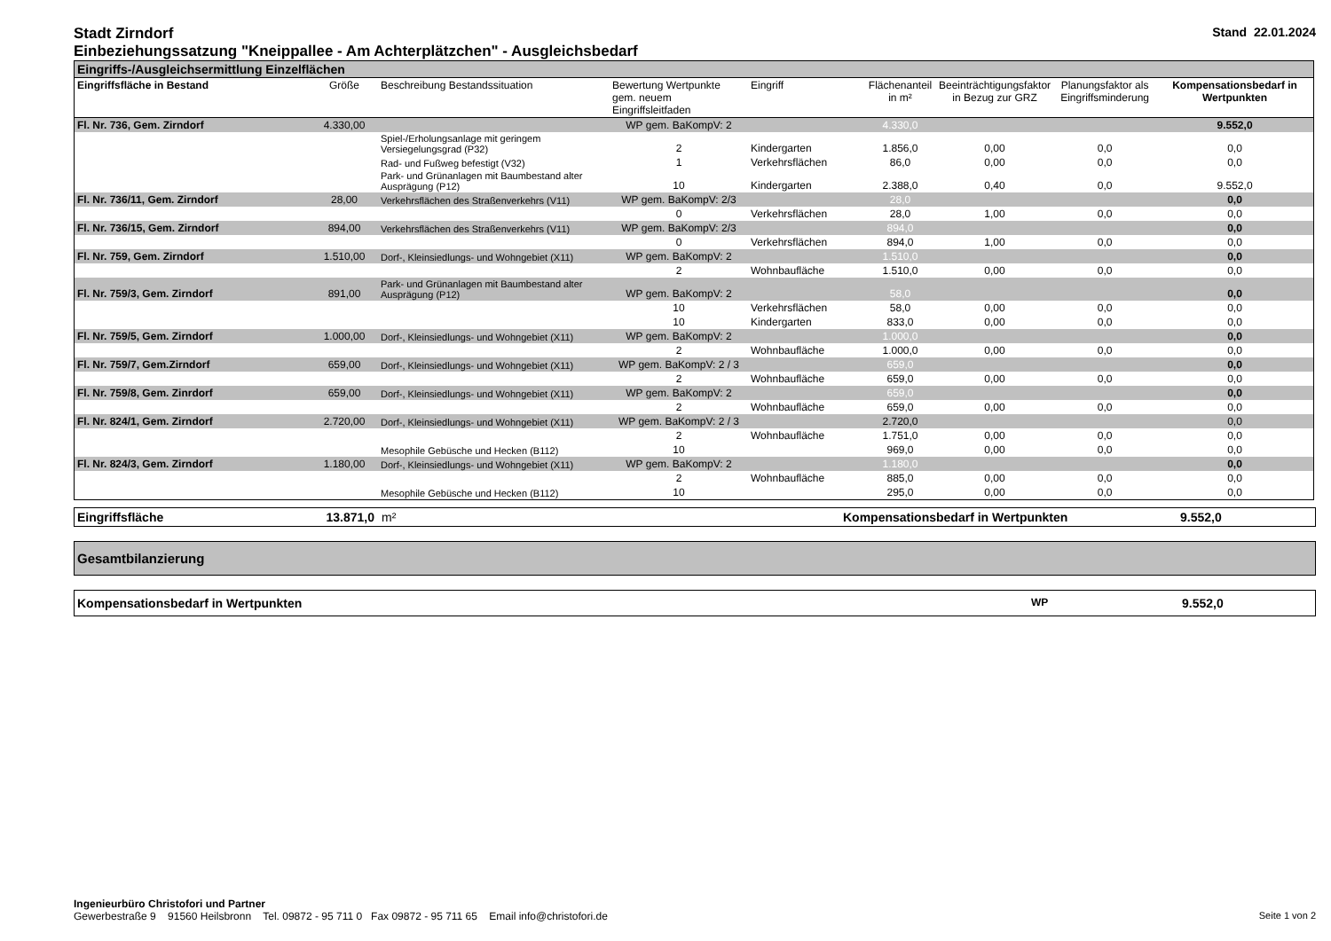Stadt Zirndorf Stand 22.01.2024
Einbeziehungssatzung "Kneippallee - Am Achterplätzchen" - Ausgleichsbedarf
| Eingriffs-/Ausgleichsermittlung Einzelflächen | | | | | | | | |
| Eingriffsfläche in Bestand | Größe | Beschreibung Bestandssituation | Bewertung Wertpunkte gem. neuem Eingriffsleitfaden | Eingriff | Flächenanteil in m² | Beeinträchtigungsfaktor in Bezug zur GRZ | Planungsfaktor als Eingriffsminderung | Kompensationsbedarf in Wertpunkten |
| Fl. Nr. 736, Gem. Zirndorf | 4.330,00 | | WP gem. BaKompV: 2 | | 4.330,0 | | | 9.552,0 |
| | | Spiel-/Erholungsanlage mit geringem Versiegelungsgrad (P32) | 2 | Kindergarten | 1.856,0 | 0,00 | 0,0 | 0,0 |
| | | Rad- und Fußweg befestigt (V32) | 1 | Verkehrsflächen | 86,0 | 0,00 | 0,0 | 0,0 |
| | | Park- und Grünanlagen mit Baumbestand alter Ausprägung (P12) | 10 | Kindergarten | 2.388,0 | 0,40 | 0,0 | 9.552,0 |
| Fl. Nr. 736/11, Gem. Zirndorf | 28,00 | Verkehrsflächen des Straßenverkehrs (V11) | WP gem. BaKompV: 2/3 | | 28,0 | | | 0,0 |
| | | | 0 | Verkehrsflächen | 28,0 | 1,00 | 0,0 | 0,0 |
| Fl. Nr. 736/15, Gem. Zirndorf | 894,00 | Verkehrsflächen des Straßenverkehrs (V11) | WP gem. BaKompV: 2/3 | | 894,0 | | | 0,0 |
| | | | 0 | Verkehrsflächen | 894,0 | 1,00 | 0,0 | 0,0 |
| Fl. Nr. 759, Gem. Zirndorf | 1.510,00 | Dorf-, Kleinsiedlungs- und Wohngebiet (X11) | WP gem. BaKompV: 2 | | 1.510,0 | | | 0,0 |
| | | | 2 | Wohnbaufläche | 1.510,0 | 0,00 | 0,0 | 0,0 |
| Fl. Nr. 759/3, Gem. Zirndorf | 891,00 | Park- und Grünanlagen mit Baumbestand alter Ausprägung (P12) | WP gem. BaKompV: 2 | | 58,0 | | | 0,0 |
| | | | 10 | Verkehrsflächen | 58,0 | 0,00 | 0,0 | 0,0 |
| | | | 10 | Kindergarten | 833,0 | 0,00 | 0,0 | 0,0 |
| Fl. Nr. 759/5, Gem. Zirndorf | 1.000,00 | Dorf-, Kleinsiedlungs- und Wohngebiet (X11) | WP gem. BaKompV: 2 | | 1.000,0 | | | 0,0 |
| | | | 2 | Wohnbaufläche | 1.000,0 | 0,00 | 0,0 | 0,0 |
| Fl. Nr. 759/7, Gem.Zirndorf | 659,00 | Dorf-, Kleinsiedlungs- und Wohngebiet (X11) | WP gem. BaKompV: 2 / 3 | | 659,0 | | | 0,0 |
| | | | 2 | Wohnbaufläche | 659,0 | 0,00 | 0,0 | 0,0 |
| Fl. Nr. 759/8, Gem. Zinrdorf | 659,00 | Dorf-, Kleinsiedlungs- und Wohngebiet (X11) | WP gem. BaKompV: 2 | | 659,0 | | | 0,0 |
| | | | 2 | Wohnbaufläche | 659,0 | 0,00 | 0,0 | 0,0 |
| Fl. Nr. 824/1, Gem. Zirndorf | 2.720,00 | Dorf-, Kleinsiedlungs- und Wohngebiet (X11) | WP gem. BaKompV: 2 / 3 | | 2.720,0 | | | 0,0 |
| | | | 2 | Wohnbaufläche | 1.751,0 | 0,00 | 0,0 | 0,0 |
| | | Mesophile Gebüsche und Hecken (B112) | 10 | | 969,0 | 0,00 | 0,0 | 0,0 |
| Fl. Nr. 824/3, Gem. Zirndorf | 1.180,00 | Dorf-, Kleinsiedlungs- und Wohngebiet (X11) | WP gem. BaKompV: 2 | | 1.180,0 | | | 0,0 |
| | | | 2 | Wohnbaufläche | 885,0 | 0,00 | 0,0 | 0,0 |
| | | Mesophile Gebüsche und Hecken (B112) | 10 | | 295,0 | 0,00 | 0,0 | 0,0 |
Eingriffsfläche 13.871,0 m² Kompensationsbedarf in Wertpunkten 9.552,0
Gesamtbilanzierung
Kompensationsbedarf in Wertpunkten WP 9.552,0
Ingenieurbüro Christofori und Partner
Gewerbestraße 9 91560 Heilsbronn Tel. 09872 - 95 711 0 Fax 09872 - 95 711 65 Email info@christofori.de Seite 1 von 2